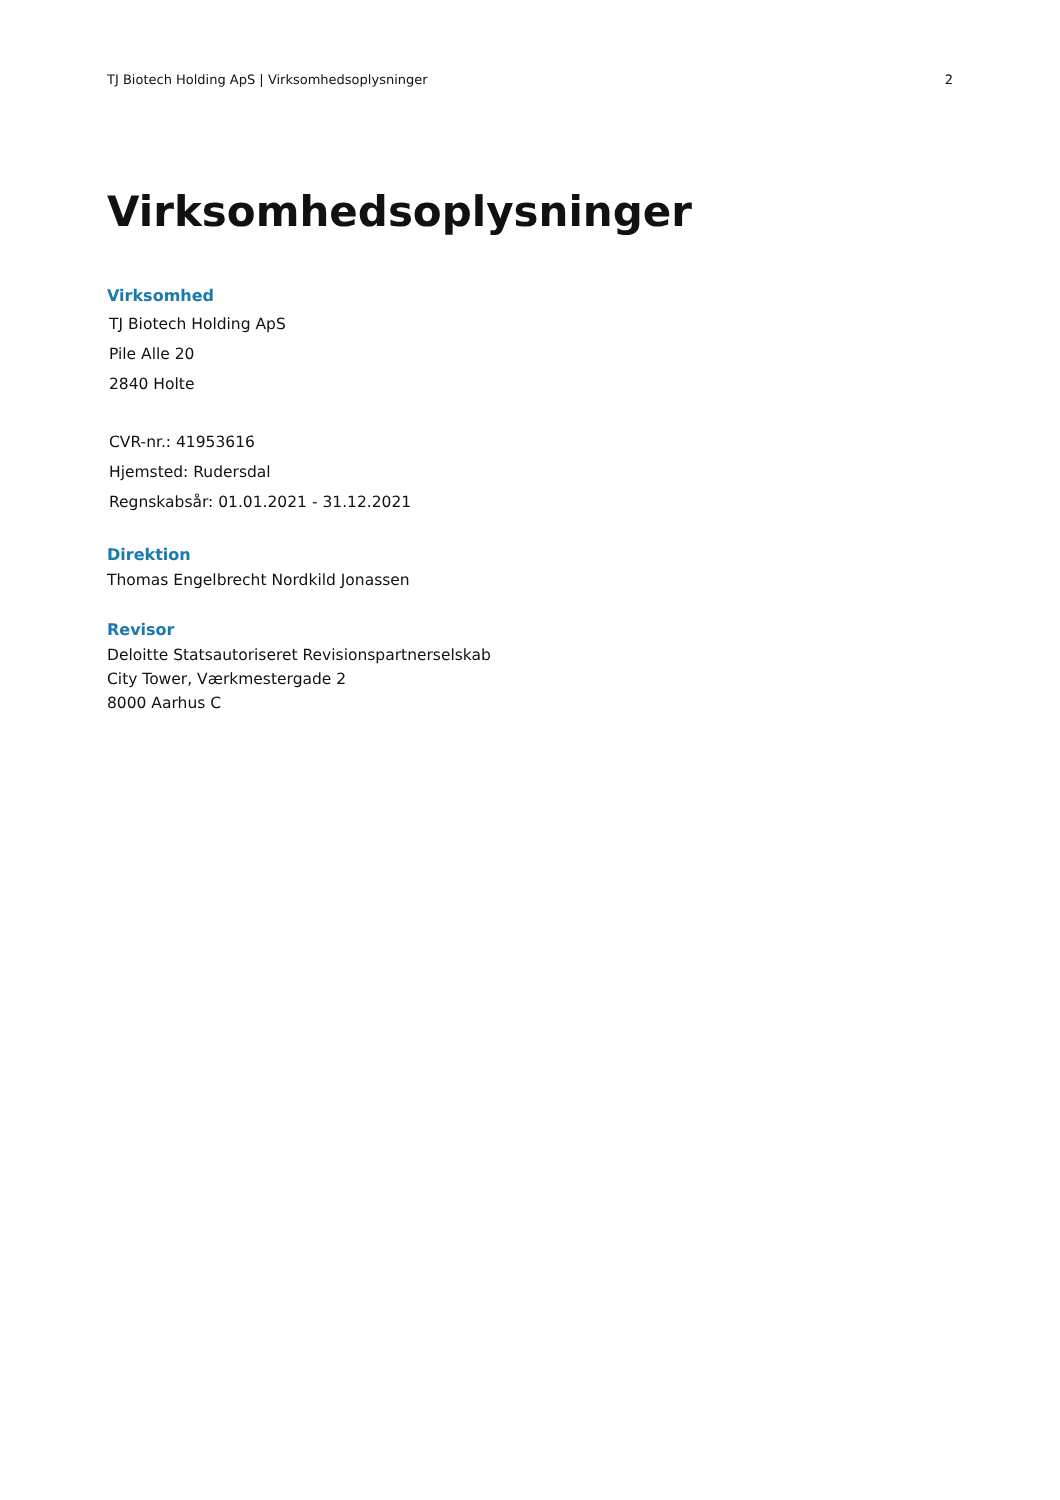TJ Biotech Holding ApS | Virksomhedsoplysninger 2
Virksomhedsoplysninger
Virksomhed
TJ Biotech Holding ApS
Pile Alle 20
2840 Holte
CVR-nr.: 41953616
Hjemsted: Rudersdal
Regnskabsår: 01.01.2021 - 31.12.2021
Direktion
Thomas Engelbrecht Nordkild Jonassen
Revisor
Deloitte Statsautoriseret Revisionspartnerselskab
City Tower, Værkmestergade 2
8000 Aarhus C